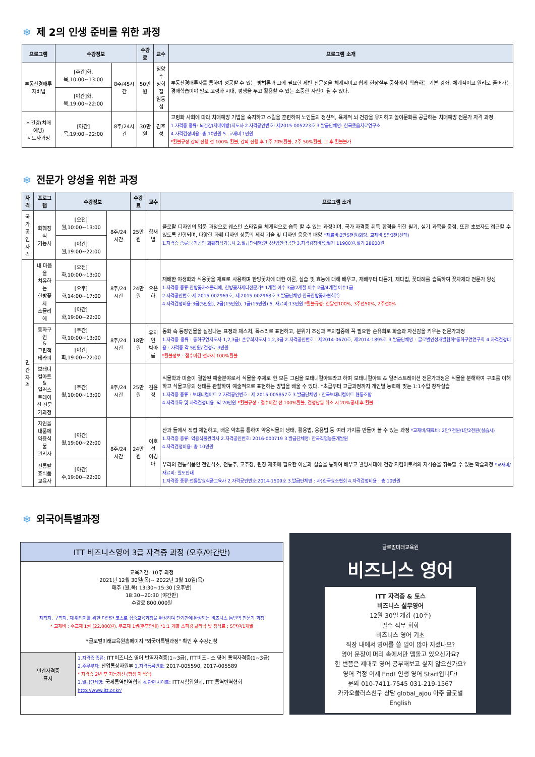❄ 제 2의 인생 준비를 위한 과정
| 프로그램 | 수강정보 | | 수강료 | 교수 | 프로그램 소개 |
| --- | --- | --- | --- | --- | --- |
| 부동산경매투자비법 | [주간]화,목,10:00~13:00 | 8주/45시간 | 50만원 | 정양수 정희철 임동섭 | 부동산경매투자를 통하여 성공할 수 있는 방법론과 그에 필요한 제반 전문성을 체계적이고 쉽게 현장실무 중심에서 학습하는 기본 강좌. 체계적이고 원리로 풀어가는 경매학습이야 말로 고령화 시대, 평생을 두고 활용할 수 있는 소중한 자산이 될 수 있다. |
| | [야간]화,목,19:00~22:00 | | | | |
| 뇌건강(치매예방) 지도사과정 | [야간]목,19:00~22:00 | 8주/24시간 | 30만원 | 김호성 | 고령화 사회에 따라 치매예방 기법을 숙지하고 스킬을 훈련하여 노인들의 정신적, 육체적 뇌 건강을 유지하고 놀이문화를 공급하는 치매예방 전문가 자격 과정 1.자격증 종류: 뇌건강(치매예방)지도사 2.자격공인번호: 제2015-005223호 3.발급단체명: 한국웃음치료연구소 4.자격검정비용: 총 10만원 5. 교재비 1만원 *환불규정-강의 진행 전 100% 환불, 강의 진행 후 1주 70%환불, 2주 50%환불, 그 후 환불불가 |
❄ 전문가 양성을 위한 과정
| 자격 | 프로그램 | 수강정보 | | 수강료 | 교수 | 프로그램 소개 |
| --- | --- | --- | --- | --- | --- | --- |
| 국가 공인 자격 | 화훼장식 기능사 | [오전]월,10:00~13:00 | 8주/24시간 | 25만원 | 함새별 | 플로랄 디자인의 입문 과정으로 웨스턴 스타일을 체계적으로 습득 할 수 있는 과정이며, 국가 자격증 취득 합격을 위한 필기, 실기 과목을 중점. 또한 초보자도 접근할 수 있도록 진행되며, 다양한 화훼 디자인 상품의 제작 기술 및 디자인 응용력 배양 *재료비:2만5천원/회당, 교재비:5만3천(선택) 1.자격증 종류:국가공인 화훼장식기능사 2.발급단체명:한국산업인력공단 3.자격검정비용:필기 11900원,실기 28600원 |
| | | [야간]월,19:00~22:00 | | | | |
| 민간 자격 | 내 마음을 치유하는 한방꽃차 소믈리에 | [오전]화,10:00~13:00 | 8주/24시간 | 24만원 | 오은하 | 재배한 야생화와 식용꽃을 재료로 사용하며 한방꽃차에 대한 이론, 실습 및 효능에 대해 배우고, 재배부터 다듬기, 제다법, 꽃다례를 습득하여 꽃차제다 전문가 양성 1.자격증 종류:한방꽃차소믈리에, 한방꽃차제다전문가* 1계절 이수 3급/2계절 이수 2급/4계절 이수1급 2.자격공인번호:제 2015-002969호, 제 2015-002968호 3.발급단체명:한국한방꽃차협회㈜ 4.자격검정비용:3급(5만원), 2급(15만원), 1급(15만원) 5. 재료비:13만원 *환불규정: 한달전100%, 3주전50%, 2주전0% |
| | | [오후]화,14:00~17:00 | | | | |
| | | [야간]화,19:00~22:00 | | | | |
| | 동화구연 & 그림책테라피 | [주간]화,10:00~13:00 | 8주/24시간 | 18만원 | 유지연 박아름 | 동화 속 등장인물을 실감나는 표정과 제스처, 목소리로 표현하고, 분위기 조성과 주의집중에 꼭 필요한 손유희로 화술과 자신감을 키우는 전문가과정 1.자격증 종류 : 동화구연지도사 1,2,3급/ 손유희지도사 1,2,3급 2.자격공인번호 : 제2014-0670호, 제2014-1895호 3.발급단체명 : 글로벌인성개발협회*동화구연연구회 4.자격검정비용 : 자격증-각 5만원/ 검정료-3만원 *환불정보 : 접수마감 전까지 100%환불 |
| | | [야간]화,19:00~22:00 | | | | |
| | 보태니컬아트 & 일러스트레이 션 전문가과정 | [주간]월,10:00~13:00 | 8주/24시간 | 25만원 | 김윤정 | 식물학과 미술이 결합된 예술분야로서 식물을 주제로 한 모든 그림을 보태니컬아트라고 하며 보태니컬아트 & 일러스트레이션 전문가과정은 식물을 분해하여 구조를 이해하고 식물고유의 생태를 관찰하여 예술적으로 표현하는 방법을 배울 수 있다. *초급부터 고급과정까지 개인별 능력에 맞는 1:1수업 창작실습 1.자격증 종류 : 보태니컬아트 2.자격공인번호 : 제 2015-005857호 3.발급단체명 : 한국보태니컬아트 협동조합 4.자격취득 및 자격검정비용 :약 20만원 *환불규정 : 접수마감 전 100%환불, 검정당일 취소 시 20%공제 후 환불 |
| | 자연을 내품에 약용식물 관리사 | [야간]월,19:00~22:00 | 8주/24시간 | 24만원 | 이호선 이경아 | 산과 들에서 직접 체험하고, 배운 약초를 통하여 약용식물의 생태, 활용법, 응용법 등 여러 가지를 만들어 볼 수 있는 과정 *교재비/재료비: 2만7천원/1만2천원(실습시) 1.자격증 종류: 약용식물관리사 2.자격공인번호: 2016-000719 3.발급단체명: 한국직업능률개발원 4.자격검정비용: 총 10만원 |
| | 전통발효식품 교육사 | [야간]수,19:00~22:00 | | | | 우리의 전통식품인 천연식초, 전통주, 고추장, 된장 제조에 필요한 이론과 실습을 통하여 배우고 웰빙시대에 건강 지킴이로서의 자격증을 취득할 수 있는 학습과정 *교재비/재료비: 별도안내 1.자격증 종류:전통발효식품교육사 2.자격공인번호:2014-1509호 3.발급단체명 : 사)한국효소협회 4.자격검정비용 : 총 10만원 |
❄ 외국어특별과정
ITT 비즈니스영어 3급 자격증 과정 (오후/야간반)
교육기간- 10주 과정
2021년 12월 30일(목)~ 2022년 3월 10일(목)
매주 (월,목) 13:30~15:30 [오후반]
18:30~20:30 [야간반]
수강료 800,000원
재직자, 구직자, 재 취업자를 위한 다양한 코스로 집중교육과정을 편성하여 단기간에 완성되는 비즈니스 통번역 전문가 과정
* 교재비 : 주교재 1권 (22,000원), 부교재 1권(추후안내) *1:1 개별 스피킹 클리닉 및 첨삭료 : 5만원/1개월
*글로벌미래교육원홈페이지 "외국어특별과정" 확인 후 수강신청
| 민간자격증 표시 | 1.자격증 종류: ITT비즈니스 영어 번역자격증(1~3급), ITT비즈니스 영어 통역자격증(1~3급) 2.주무부처: 산업통상자원부 3.자격등록번호: 2017-005590, 2017-005589 * 자격증 2년 후 자동갱신 (평생 자격증) 3.발급단체명: 국제통역번역협회 4.관련 사이트: ITT시험위원회, ITT 통역번역협회 http://www.itt.or.kr/ |
글로벌미래교육원
비즈니스 영어
ITT 자격증 & 토스
비즈니스 실무영어
12월 30일 개강 (10주)
필수 직무 회화
비즈니스 영어 기초
직장 내에서 영어를 쓸 일이 많아 지셨나요?
영어 문장이 머리 속에서만 맴돌고 있으신가요?
한 번쯤은 제대로 영어 공부해보고 싶지 않으신가요?
영어 걱정 이제 End! 인생 영어 Start입니다!
문의 010-7411-7545 031-219-1567
카카오플러스친구 상담 global_ajou 아주 글로벌 English